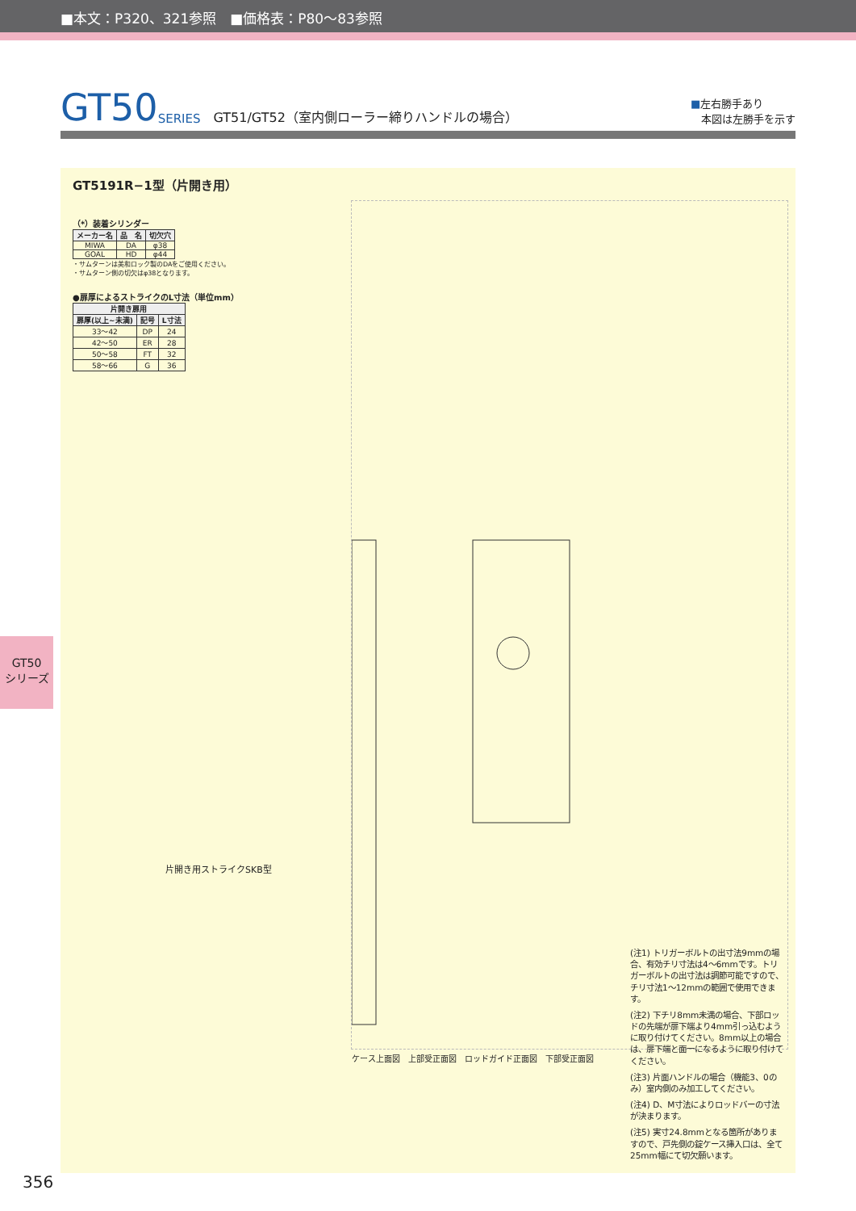■本文：P320、321参照　■価格表：P80～83参照
GT50 SERIES GT51/GT52（室内側ローラー締りハンドルの場合） ■左右勝手あり
　本図は左勝手を示す
GT5191R−1型（片開き用）
（*）装着シリンダー
| メーカー名 | 品 名 | 切欠穴 |
| --- | --- | --- |
| MIWA | DA | φ38 |
| GOAL | HD | φ44 |
・サムターンは美和ロック製のDAをご使用ください。
・サムターン側の切欠はφ38となります。
●扉厚によるストライクのL寸法（単位mm）
| 片開き扉用 | | |
| --- | --- | --- |
| 扉厚(以上~未満) | 記号 | L寸法 |
| 33～42 | DP | 24 |
| 42～50 | ER | 28 |
| 50～58 | FT | 32 |
| 58～66 | G | 36 |
ケース上面図　上部受正面図　ロッドガイド正面図　下部受正面図
片開き用ストライクSKB型
(注1) トリガーボルトの出寸法9mmの場合、有効チリ寸法は4～6mmです。トリガーボルトの出寸法は調節可能ですので、チリ寸法1～12mmの範囲で使用できます。
(注2) 下チリ8mm未満の場合、下部ロッドの先端が扉下端より4mm引っ込むように取り付けてください。8mm以上の場合は、扉下端と面一になるように取り付けてください。
(注3) 片面ハンドルの場合（機能3、0のみ）室内側のみ加工してください。
(注4) D、M寸法によりロッドバーの寸法が決まります。
(注5) 実寸24.8mmとなる箇所がありますので、戸先側の錠ケース挿入口は、全て25mm幅にて切欠願います。
GT50
シリーズ
356